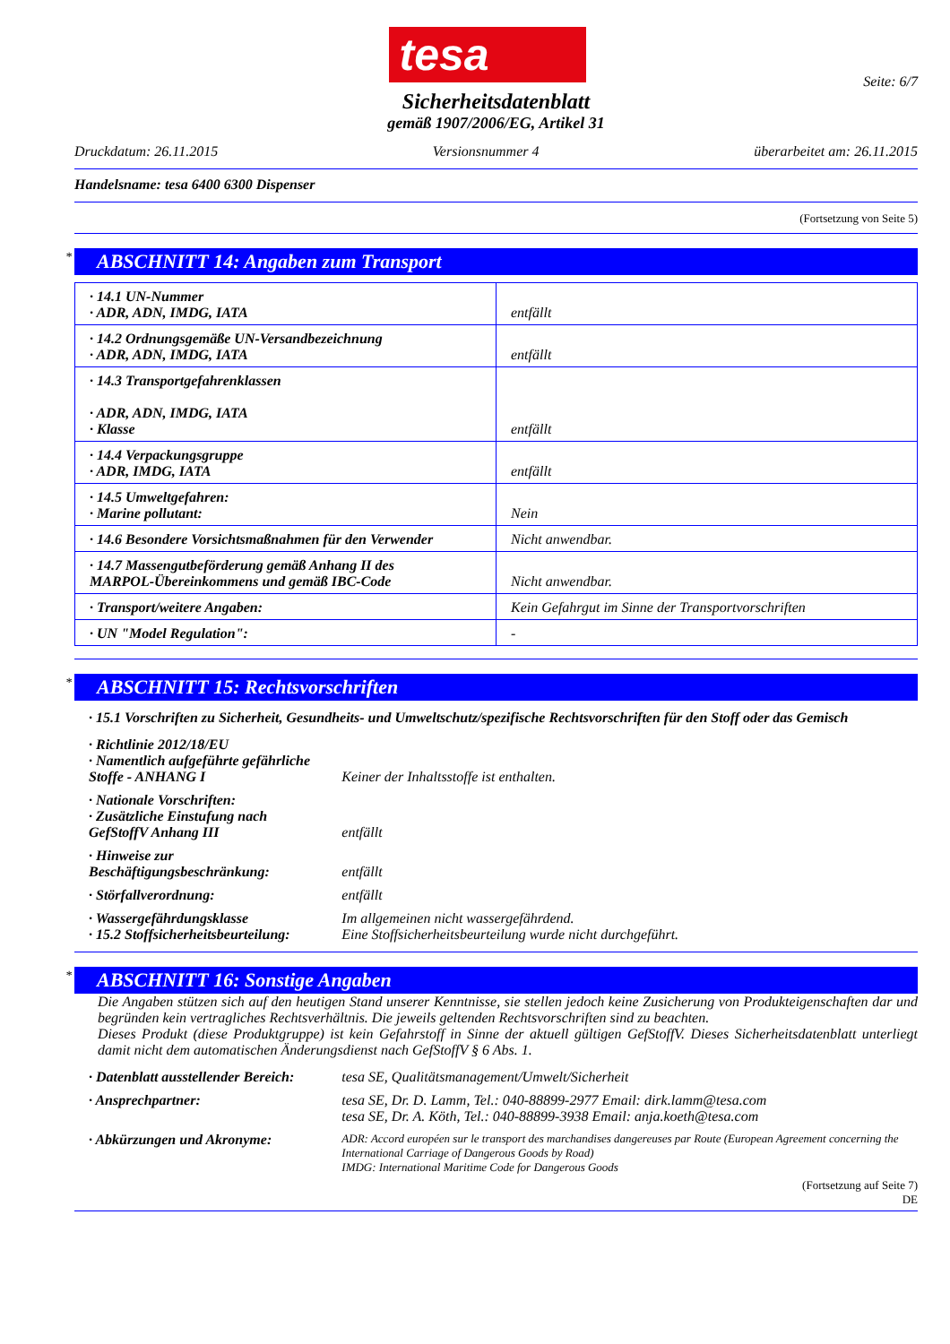tesa
Sicherheitsdatenblatt
gemäß 1907/2006/EG, Artikel 31
Seite: 6/7
Druckdatum: 26.11.2015 Versionsnummer 4 überarbeitet am: 26.11.2015
Handelsname: tesa 6400 6300 Dispenser
(Fortsetzung von Seite 5)
* ABSCHNITT 14: Angaben zum Transport
| · 14.1 UN-Nummer · ADR, ADN, IMDG, IATA | entfällt |
| · 14.2 Ordnungsgemäße UN-Versandbezeichnung · ADR, ADN, IMDG, IATA | entfällt |
| · 14.3 Transportgefahrenklassen · ADR, ADN, IMDG, IATA · Klasse | entfällt |
| · 14.4 Verpackungsgruppe · ADR, IMDG, IATA | entfällt |
| · 14.5 Umweltgefahren: · Marine pollutant: | Nein |
| · 14.6 Besondere Vorsichtsmaßnahmen für den Verwender | Nicht anwendbar. |
| · 14.7 Massengutbeförderung gemäß Anhang II des MARPOL-Übereinkommens und gemäß IBC-Code | Nicht anwendbar. |
| · Transport/weitere Angaben: | Kein Gefahrgut im Sinne der Transportvorschriften |
| · UN "Model Regulation": | - |
* ABSCHNITT 15: Rechtsvorschriften
· 15.1 Vorschriften zu Sicherheit, Gesundheits- und Umweltschutz/spezifische Rechtsvorschriften für den Stoff oder das Gemisch
| · Richtlinie 2012/18/EU · Namentlich aufgeführte gefährliche Stoffe - ANHANG I | Keiner der Inhaltsstoffe ist enthalten. |
| · Nationale Vorschriften: · Zusätzliche Einstufung nach GefStoffV Anhang III | entfällt |
| · Hinweise zur Beschäftigungsbeschränkung: | entfällt |
| · Störfallverordnung: | entfällt |
| · Wassergefährdungsklasse · 15.2 Stoffsicherheitsbeurteilung: | Im allgemeinen nicht wassergefährdend. Eine Stoffsicherheitsbeurteilung wurde nicht durchgeführt. |
* ABSCHNITT 16: Sonstige Angaben
Die Angaben stützen sich auf den heutigen Stand unserer Kenntnisse, sie stellen jedoch keine Zusicherung von Produkteigenschaften dar und begründen kein vertragliches Rechtsverhältnis. Die jeweils geltenden Rechtsvorschriften sind zu beachten.
Dieses Produkt (diese Produktgruppe) ist kein Gefahrstoff in Sinne der aktuell gültigen GefStoffV. Dieses Sicherheitsdatenblatt unterliegt damit nicht dem automatischen Änderungsdienst nach GefStoffV § 6 Abs. 1.
| · Datenblatt ausstellender Bereich: | tesa SE, Qualitätsmanagement/Umwelt/Sicherheit |
| · Ansprechpartner: | tesa SE, Dr. D. Lamm, Tel.: 040-88899-2977 Email: dirk.lamm@tesa.com tesa SE, Dr. A. Köth, Tel.: 040-88899-3938 Email: anja.koeth@tesa.com |
| · Abkürzungen und Akronyme: | ADR: Accord européen sur le transport des marchandises dangereuses par Route (European Agreement concerning the International Carriage of Dangerous Goods by Road) IMDG: International Maritime Code for Dangerous Goods |
(Fortsetzung auf Seite 7)
DE